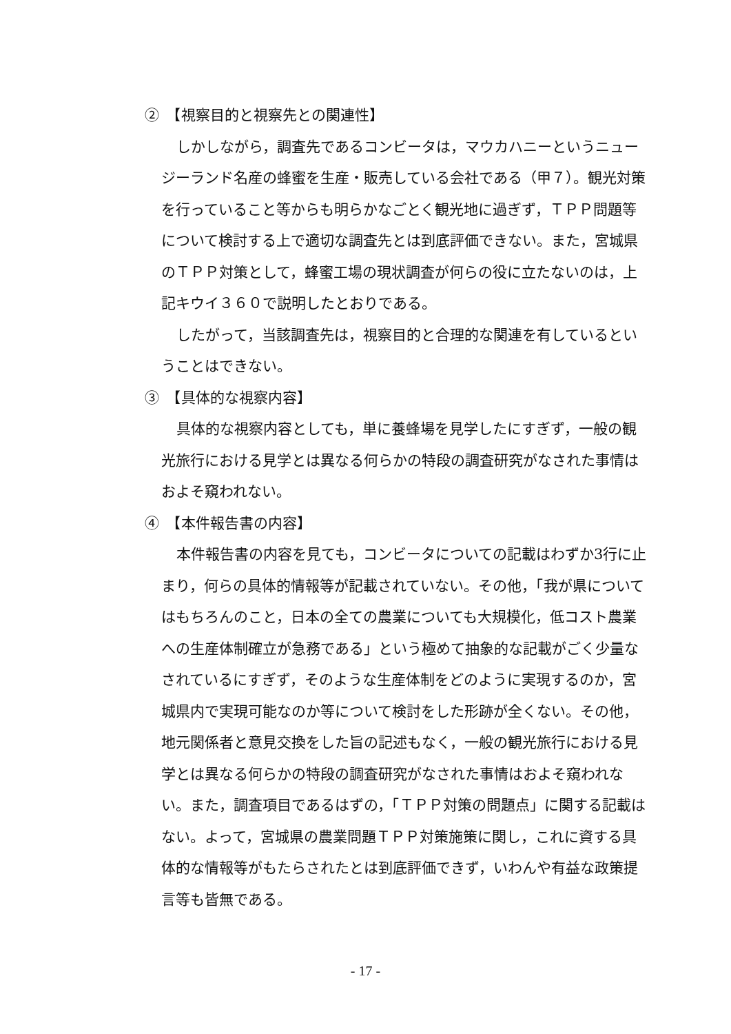②　【視察目的と視察先との関連性】
しかしながら，調査先であるコンビータは，マウカハニーというニュージーランド名産の蜂蜜を生産・販売している会社である（甲７）。観光対策を行っていること等からも明らかなごとく観光地に過ぎず，ＴＰＰ問題等について検討する上で適切な調査先とは到底評価できない。また，宮城県のＴＰＰ対策として，蜂蜜工場の現状調査が何らの役に立たないのは，上記キウイ３６０で説明したとおりである。
したがって，当該調査先は，視察目的と合理的な関連を有しているということはできない。
③　【具体的な視察内容】
具体的な視察内容としても，単に養蜂場を見学したにすぎず，一般の観光旅行における見学とは異なる何らかの特段の調査研究がなされた事情はおよそ窺われない。
④　【本件報告書の内容】
本件報告書の内容を見ても，コンビータについての記載はわずか3行に止まり，何らの具体的情報等が記載されていない。その他，「我が県についてはもちろんのこと，日本の全ての農業についても大規模化，低コスト農業への生産体制確立が急務である」という極めて抽象的な記載がごく少量なされているにすぎず，そのような生産体制をどのように実現するのか，宮城県内で実現可能なのか等について検討をした形跡が全くない。その他，地元関係者と意見交換をした旨の記述もなく，一般の観光旅行における見学とは異なる何らかの特段の調査研究がなされた事情はおよそ窺われない。また，調査項目であるはずの，「ＴＰＰ対策の問題点」に関する記載はない。よって，宮城県の農業問題ＴＰＰ対策施策に関し，これに資する具体的な情報等がもたらされたとは到底評価できず，いわんや有益な政策提言等も皆無である。
- 17 -